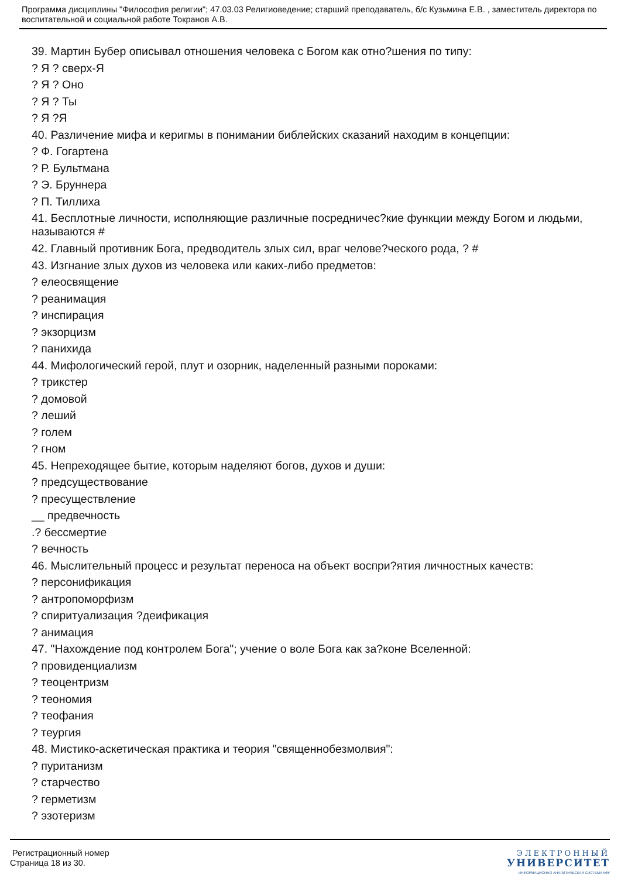Программа дисциплины "Философия религии"; 47.03.03 Религиоведение; старший преподаватель, б/с Кузьмина Е.В. , заместитель директора по воспитательной и социальной работе Токранов А.В.
39. Мартин Бубер описывал отношения человека с Богом как отно?шения по типу:
? Я ? сверх-Я
? Я ? Оно
? Я ? Ты
? Я ?Я
40. Различение мифа и керигмы в понимании библейских сказаний находим в концепции:
? Ф. Гогартена
? Р. Бультмана
? Э. Бруннера
? П. Тиллиха
41. Бесплотные личности, исполняющие различные посредничес?кие функции между Богом и людьми, называются #
42. Главный противник Бога, предводитель злых сил, враг челове?ческого рода, ? #
43. Изгнание злых духов из человека или каких-либо предметов:
? елеосвящение
? реанимация
? инспирация
? экзорцизм
? панихида
44. Мифологический герой, плут и озорник, наделенный разными пороками:
? трикстер
? домовой
? леший
? голем
? гном
45. Непреходящее бытие, которым наделяют богов, духов и души:
? предсуществование
? пресуществление
__ предвечность
.? бессмертие
? вечность
46. Мыслительный процесс и результат переноса на объект воспри?ятия личностных качеств:
? персонификация
? антропоморфизм
? спиритуализация ?деификация
? анимация
47. "Нахождение под контролем Бога"; учение о воле Бога как за?коне Вселенной:
? провиденциализм
? теоцентризм
? теономия
? теофания
? теургия
48. Мистико-аскетическая практика и теория "священнобезмолвия":
? пуританизм
? старчество
? герметизм
? эзотеризм
Регистрационный номер
Страница 18 из 30.
ЭЛЕКТРОННЫЙ
УНИВЕРСИТЕТ
ИНФОРМАЦИОННО АНАЛИТИЧЕСКАЯ СИСТЕМА КФУ